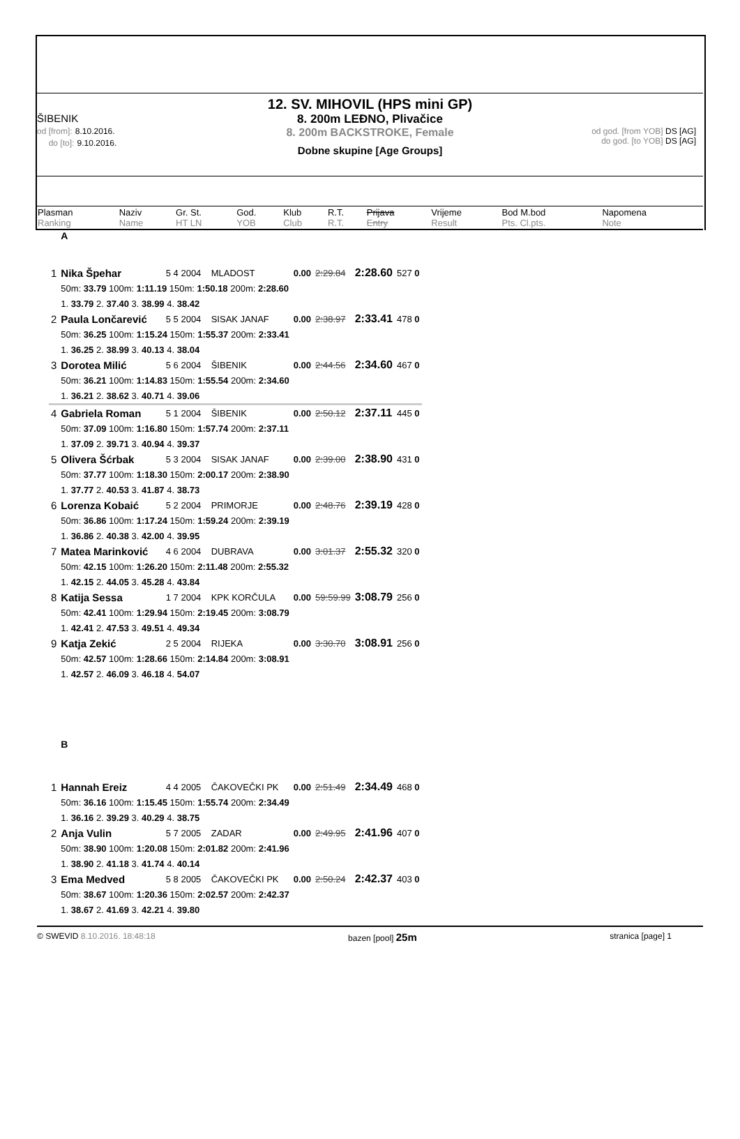12. SV. MIHOVIL (HPS mini GP)
ŠIBENIK
od [from]: 8.10.2016.
do [to]: 9.10.2016.
8. 200m LEĐNO, Plivačice
8. 200m BACKSTROKE, Female
Dobne skupine [Age Groups]
od god. [from YOB] DS [AG]
do god. [to YOB] DS [AG]
| Plasman Ranking | Naziv Name | Gr. St. HT LN | God. YOB | Klub Club | R.T. R.T. | Prijava Entry | Vrijeme Result | Bod M.bod Pts. Cl.pts. | Napomena Note |
| | A | | | | | | |
| 1 | Nika Špehar | 5 4 2004 | MLADOST | 0.00 | 2:29.84 | 2:28.60 | 527 0 |
| | 50m: 33.79 100m: 1:11.19 150m: 1:50.18 200m: 2:28.60 | | | | | | |
| | 1. 33.79 2. 37.40 3. 38.99 4. 38.42 | | | | | | |
| 2 | Paula Lončarević | 5 5 2004 | SISAK JANAF | 0.00 | 2:38.97 | 2:33.41 | 478 0 |
| | 50m: 36.25 100m: 1:15.24 150m: 1:55.37 200m: 2:33.41 | | | | | | |
| | 1. 36.25 2. 38.99 3. 40.13 4. 38.04 | | | | | | |
| 3 | Dorotea Milić | 5 6 2004 | ŠIBENIK | 0.00 | 2:44.56 | 2:34.60 | 467 0 |
| | 50m: 36.21 100m: 1:14.83 150m: 1:55.54 200m: 2:34.60 | | | | | | |
| | 1. 36.21 2. 38.62 3. 40.71 4. 39.06 | | | | | | |
| 4 | Gabriela Roman | 5 1 2004 | ŠIBENIK | 0.00 | 2:50.12 | 2:37.11 | 445 0 |
| | 50m: 37.09 100m: 1:16.80 150m: 1:57.74 200m: 2:37.11 | | | | | | |
| | 1. 37.09 2. 39.71 3. 40.94 4. 39.37 | | | | | | |
| 5 | Olivera Šćrbak | 5 3 2004 | SISAK JANAF | 0.00 | 2:39.00 | 2:38.90 | 431 0 |
| | 50m: 37.77 100m: 1:18.30 150m: 2:00.17 200m: 2:38.90 | | | | | | |
| | 1. 37.77 2. 40.53 3. 41.87 4. 38.73 | | | | | | |
| 6 | Lorenza Kobaić | 5 2 2004 | PRIMORJE | 0.00 | 2:48.76 | 2:39.19 | 428 0 |
| | 50m: 36.86 100m: 1:17.24 150m: 1:59.24 200m: 2:39.19 | | | | | | |
| | 1. 36.86 2. 40.38 3. 42.00 4. 39.95 | | | | | | |
| 7 | Matea Marinković | 4 6 2004 | DUBRAVA | 0.00 | 3:01.37 | 2:55.32 | 320 0 |
| | 50m: 42.15 100m: 1:26.20 150m: 2:11.48 200m: 2:55.32 | | | | | | |
| | 1. 42.15 2. 44.05 3. 45.28 4. 43.84 | | | | | | |
| 8 | Katija Sessa | 1 7 2004 | KPK KORČULA | 0.00 | 59:59.99 | 3:08.79 | 256 0 |
| | 50m: 42.41 100m: 1:29.94 150m: 2:19.45 200m: 3:08.79 | | | | | | |
| | 1. 42.41 2. 47.53 3. 49.51 4. 49.34 | | | | | | |
| 9 | Katja Zekić | 2 5 2004 | RIJEKA | 0.00 | 3:30.70 | 3:08.91 | 256 0 |
| | 50m: 42.57 100m: 1:28.66 150m: 2:14.84 200m: 3:08.91 | | | | | | |
| | 1. 42.57 2. 46.09 3. 46.18 4. 54.07 | | | | | | |
| | B | | | | | | |
| 1 | Hannah Ereiz | 4 4 2005 | ČAKOVEČKI PK | 0.00 | 2:51.49 | 2:34.49 | 468 0 |
| | 50m: 36.16 100m: 1:15.45 150m: 1:55.74 200m: 2:34.49 | | | | | | |
| | 1. 36.16 2. 39.29 3. 40.29 4. 38.75 | | | | | | |
| 2 | Anja Vulin | 5 7 2005 | ZADAR | 0.00 | 2:49.95 | 2:41.96 | 407 0 |
| | 50m: 38.90 100m: 1:20.08 150m: 2:01.82 200m: 2:41.96 | | | | | | |
| | 1. 38.90 2. 41.18 3. 41.74 4. 40.14 | | | | | | |
| 3 | Ema Medved | 5 8 2005 | ČAKOVEČKI PK | 0.00 | 2:50.24 | 2:42.37 | 403 0 |
| | 50m: 38.67 100m: 1:20.36 150m: 2:02.57 200m: 2:42.37 | | | | | | |
| | 1. 38.67 2. 41.69 3. 42.21 4. 39.80 | | | | | | |
© SWEVID 8.10.2016. 18:48:18 bazen [pool] 25m stranica [page] 1